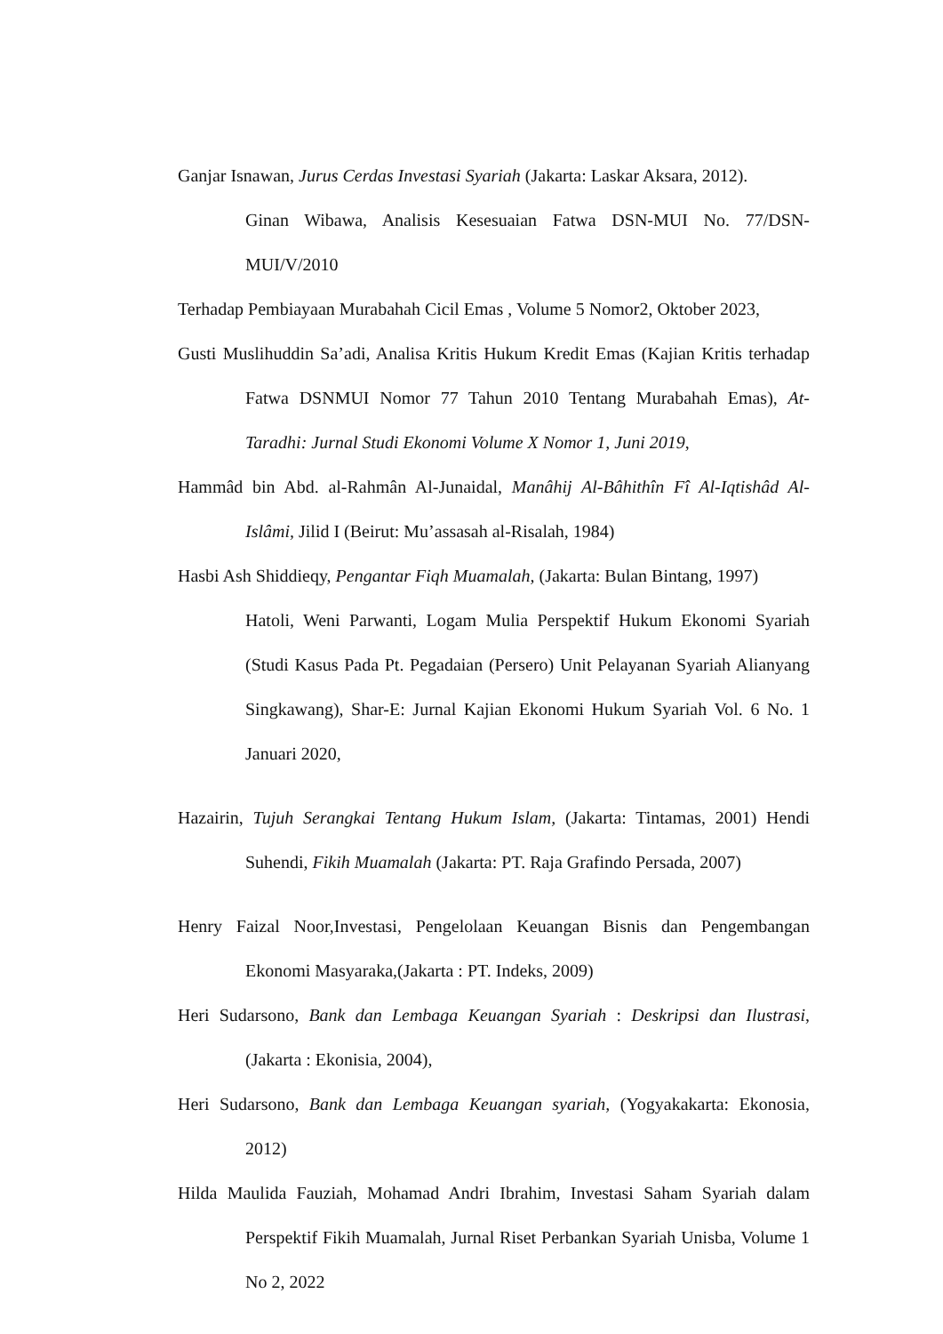Ganjar Isnawan, Jurus Cerdas Investasi Syariah (Jakarta: Laskar Aksara, 2012).
Ginan Wibawa, Analisis Kesesuaian Fatwa DSN-MUI No. 77/DSN-MUI/V/2010
Terhadap Pembiayaan Murabahah Cicil Emas , Volume 5 Nomor2, Oktober 2023,
Gusti Muslihuddin Sa’adi, Analisa Kritis Hukum Kredit Emas (Kajian Kritis terhadap Fatwa DSNMUI Nomor 77 Tahun 2010 Tentang Murabahah Emas), At-Taradhi: Jurnal Studi Ekonomi Volume X Nomor 1, Juni 2019,
Hammâd bin Abd. al-Rahmân Al-Junaidal, Manâhij Al-Bâhithîn Fî Al-Iqtishâd Al-Islâmi, Jilid I (Beirut: Mu’assasah al-Risalah, 1984)
Hasbi Ash Shiddieqy, Pengantar Fiqh Muamalah, (Jakarta: Bulan Bintang, 1997)
Hatoli, Weni Parwanti, Logam Mulia Perspektif Hukum Ekonomi Syariah (Studi Kasus Pada Pt. Pegadaian (Persero) Unit Pelayanan Syariah Alianyang Singkawang), Shar-E: Jurnal Kajian Ekonomi Hukum Syariah Vol. 6 No. 1 Januari 2020,
Hazairin, Tujuh Serangkai Tentang Hukum Islam, (Jakarta: Tintamas, 2001) Hendi Suhendi, Fikih Muamalah (Jakarta: PT. Raja Grafindo Persada, 2007)
Henry Faizal Noor,Investasi, Pengelolaan Keuangan Bisnis dan Pengembangan Ekonomi Masyaraka,(Jakarta : PT. Indeks, 2009)
Heri Sudarsono, Bank dan Lembaga Keuangan Syariah : Deskripsi dan Ilustrasi, (Jakarta : Ekonisia, 2004),
Heri Sudarsono, Bank dan Lembaga Keuangan syariah, (Yogyakakarta: Ekonosia, 2012)
Hilda Maulida Fauziah, Mohamad Andri Ibrahim, Investasi Saham Syariah dalam Perspektif Fikih Muamalah, Jurnal Riset Perbankan Syariah Unisba, Volume 1 No 2, 2022